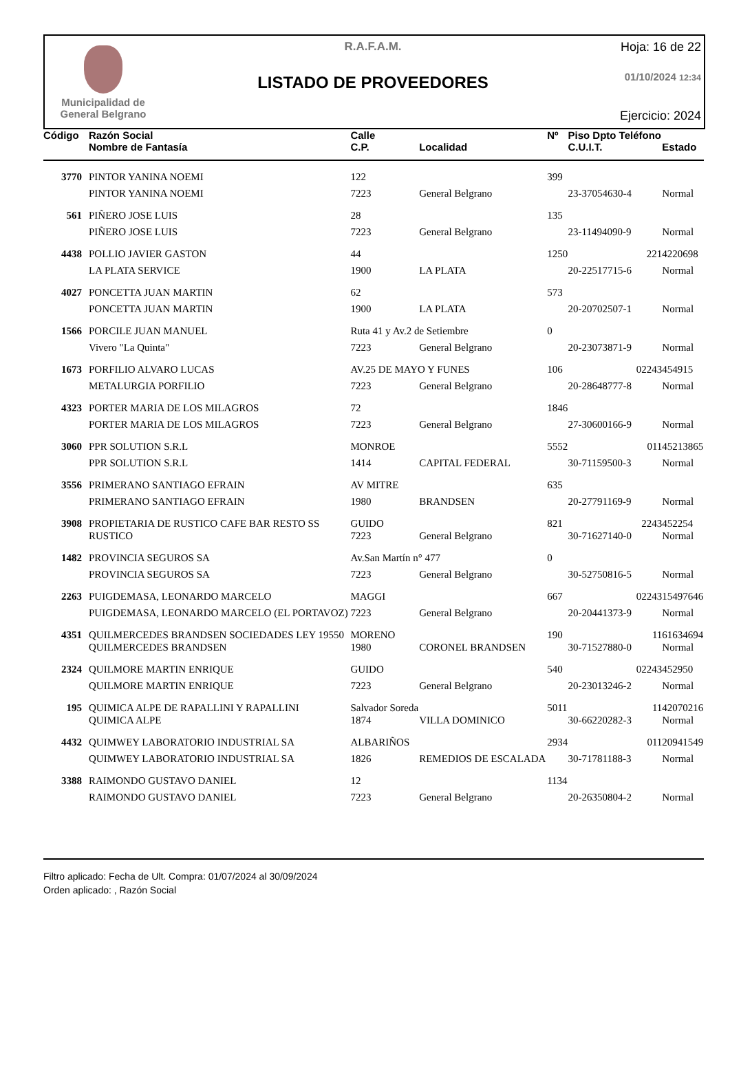Municipalidad de
General Belgrano
R.A.F.A.M.
LISTADO DE PROVEEDORES
Hoja: 16 de 22
01/10/2024 12:34
Ejercicio: 2024
| Código | Razón Social | Calle | | Nº | Piso Dpto Teléfono | |
| --- | --- | --- | --- | --- | --- | --- |
| | Nombre de Fantasía | C.P. | Localidad | | C.U.I.T. | Estado |
| 3770 | PINTOR YANINA NOEMI | 122 | | 399 | | |
| | PINTOR YANINA NOEMI | 7223 | General Belgrano | | 23-37054630-4 | Normal |
| 561 | PIÑERO JOSE LUIS | 28 | | 135 | | |
| | PIÑERO JOSE LUIS | 7223 | General Belgrano | | 23-11494090-9 | Normal |
| 4438 | POLLIO JAVIER GASTON | 44 | | 1250 | 221 | 4220698 |
| | LA PLATA SERVICE | 1900 | LA PLATA | | 20-22517715-6 | Normal |
| 4027 | PONCETTA JUAN MARTIN | 62 | | 573 | | |
| | PONCETTA JUAN MARTIN | 1900 | LA PLATA | | 20-20702507-1 | Normal |
| 1566 | PORCILE JUAN MANUEL | Ruta 41 y Av.2 de Setiembre | | 0 | | |
| | Vivero "La Quinta" | 7223 | General Belgrano | | 20-23073871-9 | Normal |
| 1673 | PORFILIO ALVARO LUCAS | AV.25 DE MAYO Y FUNES | | 106 | 02243 | 454915 |
| | METALURGIA PORFILIO | 7223 | General Belgrano | | 20-28648777-8 | Normal |
| 4323 | PORTER MARIA DE LOS MILAGROS | 72 | | 1846 | | |
| | PORTER MARIA DE LOS MILAGROS | 7223 | General Belgrano | | 27-30600166-9 | Normal |
| 3060 | PPR SOLUTION S.R.L | MONROE | | 5552 | 011 | 45213865 |
| | PPR SOLUTION S.R.L | 1414 | CAPITAL FEDERAL | | 30-71159500-3 | Normal |
| 3556 | PRIMERANO SANTIAGO EFRAIN | AV MITRE | | 635 | | |
| | PRIMERANO SANTIAGO EFRAIN | 1980 | BRANDSEN | | 20-27791169-9 | Normal |
| 3908 | PROPIETARIA DE RUSTICO CAFE BAR RESTO SS | GUIDO | | 821 | 2243 | 452254 |
| | RUSTICO | 7223 | General Belgrano | | 30-71627140-0 | Normal |
| 1482 | PROVINCIA SEGUROS SA | Av.San Martín n° 477 | | 0 | | |
| | PROVINCIA SEGUROS SA | 7223 | General Belgrano | | 30-52750816-5 | Normal |
| 2263 | PUIGDEMASA, LEONARDO MARCELO | MAGGI | | 667 | 02243 | 15497646 |
| | PUIGDEMASA, LEONARDO MARCELO (EL PORTAVOZ) | 7223 | General Belgrano | | 20-20441373-9 | Normal |
| 4351 | QUILMERCEDES BRANDSEN SOCIEDADES LEY 19550 | MORENO | | 190 | 11 | 61634694 |
| | QUILMERCEDES BRANDSEN | 1980 | CORONEL BRANDSEN | | 30-71527880-0 | Normal |
| 2324 | QUILMORE MARTIN ENRIQUE | GUIDO | | 540 | 02243 | 452950 |
| | QUILMORE MARTIN ENRIQUE | 7223 | General Belgrano | | 20-23013246-2 | Normal |
| 195 | QUIMICA ALPE DE RAPALLINI Y RAPALLINI | Salvador Soreda | | 5011 | 11 | 42070216 |
| | QUIMICA ALPE | 1874 | VILLA DOMINICO | | 30-66220282-3 | Normal |
| 4432 | QUIMWEY LABORATORIO INDUSTRIAL SA | ALBARIÑOS | | 2934 | 011 | 20941549 |
| | QUIMWEY LABORATORIO INDUSTRIAL SA | 1826 | REMEDIOS DE ESCALADA | | 30-71781188-3 | Normal |
| 3388 | RAIMONDO GUSTAVO DANIEL | 12 | | 1134 | | |
| | RAIMONDO GUSTAVO DANIEL | 7223 | General Belgrano | | 20-26350804-2 | Normal |
Filtro aplicado: Fecha de Ult. Compra: 01/07/2024 al 30/09/2024
Orden aplicado: , Razón Social